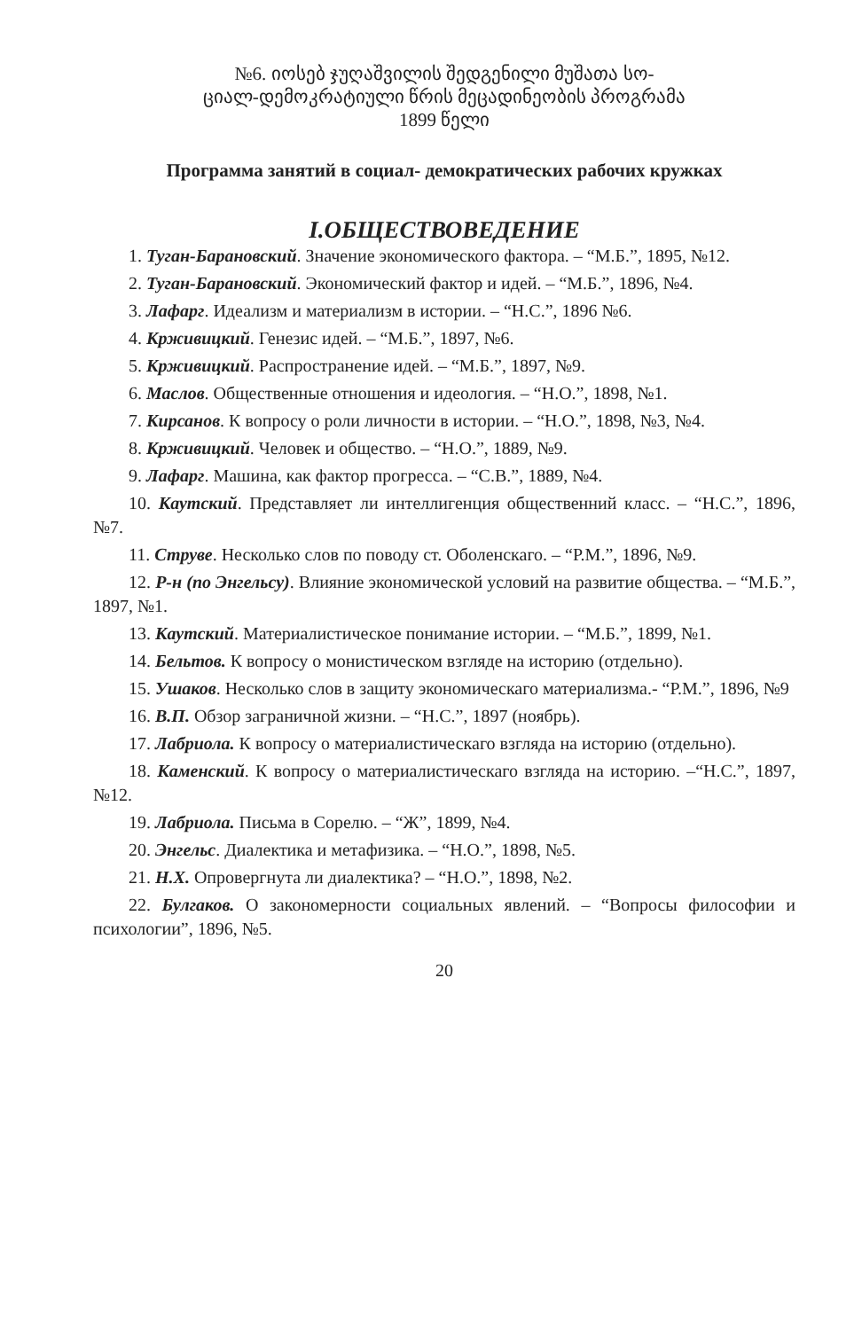№6. იოსებ ჯუღაშვილის შედგენილი მუშათა სო-
ციალ-დემოკრატიული წრის მეცადინეობის პროგრამა
1899 წელი
Программа занятий в социал- демократических рабочих кружках
I.ОБЩЕСТВОВЕДЕНИЕ
1. Туган-Барановский. Значение экономического фактора. – “М.Б.”, 1895, №12.
2. Туган-Барановский. Экономический фактор и идей. – “М.Б.”, 1896, №4.
3. Лафарг. Идеализм и материализм в истории. – “Н.С.”, 1896 №6.
4. Крживицкий. Генезис идей. – “М.Б.”, 1897, №6.
5. Крживицкий. Распространение идей. – “М.Б.”, 1897, №9.
6. Маслов. Общественные отношения и идеология. – “Н.О.”, 1898, №1.
7. Кирсанов. К вопросу о роли личности в истории. – “Н.О.”, 1898, №3, №4.
8. Крживицкий. Человек и общество. – “Н.О.”, 1889, №9.
9. Лафарг. Машина, как фактор прогресса. – “С.В.”, 1889, №4.
10. Каутский. Представляет ли интеллигенция общественний класс. – “Н.С.”, 1896, №7.
11. Струве. Несколько слов по поводу ст. Оболенскаго. – “Р.М.”, 1896, №9.
12. Р-н (по Энгельсу). Влияние экономической условий на развитие общества. – “М.Б.”, 1897, №1.
13. Каутский. Материалистическое понимание истории. – “М.Б.”, 1899, №1.
14. Бельтов. К вопросу о монистическом взгляде на историю (отдельно).
15. Ушаков. Несколько слов в защиту экономическаго материализма.- “Р.М.”, 1896, №9
16. В.П. Обзор заграничной жизни. – “Н.С.”, 1897 (ноябрь).
17. Лабриола. К вопросу о материалистическаго взгляда на историю (отдельно).
18. Каменский. К вопросу о материалистическаго взгляда на историю. –“Н.С.”, 1897, №12.
19. Лабриола. Письма в Сорелю. – “Ж”, 1899, №4.
20. Энгельс. Диалектика и метафизика. – “Н.О.”, 1898, №5.
21. Н.Х. Опровергнута ли диалектика? – “Н.О.”, 1898, №2.
22. Булгаков. О закономерности социальных явлений. – “Вопросы философии и психологии”, 1896, №5.
20